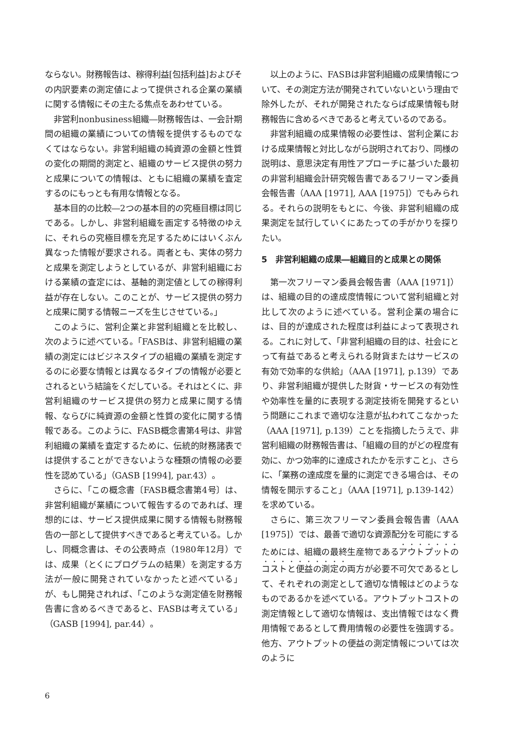ならない。財務報告は、稼得利益[包括利益]およびその内訳要素の測定値によって提供される企業の業績に関する情報にその主たる焦点をあわせている。
非営利nonbusiness組織―財務報告は、一会計期間の組織の業績についての情報を提供するものでなくてはならない。非営利組織の純資源の金額と性質の変化の期間的測定と、組織のサービス提供の努力と成果についての情報は、ともに組織の業績を査定するのにもっとも有用な情報となる。
基本目的の比較―2つの基本目的の究極目標は同じである。しかし、非営利組織を画定する特徴のゆえに、それらの究極目標を充足するためにはいくぶん異なった情報が要求される。両者とも、実体の努力と成果を測定しようとしているが、非営利組織における業績の査定には、基軸的測定値としての稼得利益が存在しない。このことが、サービス提供の努力と成果に関する情報ニーズを生じさせている。」
このように、営利企業と非営利組織とを比較し、次のように述べている。「FASBは、非営利組織の業績の測定にはビジネスタイプの組織の業績を測定するのに必要な情報とは異なるタイプの情報が必要とされるという結論をくだしている。それはとくに、非営利組織のサービス提供の努力と成果に関する情報、ならびに純資源の金額と性質の変化に関する情報である。このように、FASB概念書第4号は、非営利組織の業績を査定するために、伝統的財務諸表では提供することができないような種類の情報の必要性を認めている」（GASB [1994], par.43）。
さらに、「この概念書〔FASB概念書第4号〕は、非営利組織が業績について報告するのであれば、理想的には、サービス提供成果に関する情報も財務報告の一部として提供すべきであると考えている。しかし、同概念書は、その公表時点（1980年12月）では、成果（とくにプログラムの結果）を測定する方法が一般に開発されていなかったと述べている」が、もし開発されれば、「このような測定値を財務報告書に含めるべきであると、FASBは考えている」（GASB [1994], par.44）。
以上のように、FASBは非営利組織の成果情報について、その測定方法が開発されていないという理由で除外したが、それが開発されたならば成果情報も財務報告に含めるべきであると考えているのである。
非営利組織の成果情報の必要性は、営利企業における成果情報と対比しながら説明されており、同様の説明は、意思決定有用性アプローチに基づいた最初の非営利組織会計研究報告書であるフリーマン委員会報告書（AAA [1971], AAA [1975]）でもみられる。それらの説明をもとに、今後、非営利組織の成果測定を試行していくにあたっての手がかりを探りたい。
5　非営利組織の成果―組織目的と成果との関係
第一次フリーマン委員会報告書（AAA [1971]）は、組織の目的の達成度情報について営利組織と対比して次のように述べている。営利企業の場合には、目的が達成された程度は利益によって表現される。これに対して、「非営利組織の目的は、社会にとって有益であると考えられる財貨またはサービスの有効で効率的な供給」（AAA [1971], p.139）であり、非営利組織が提供した財貨・サービスの有効性や効率性を量的に表現する測定技術を開発するという問題にこれまで適切な注意が払われてこなかった（AAA [1971], p.139）ことを指摘したうえで、非営利組織の財務報告書は、「組織の目的がどの程度有効に、かつ効率的に達成されたかを示すこと」、さらに、「業務の達成度を量的に測定できる場合は、その情報を開示すること」（AAA [1971], p.139-142）を求めている。
さらに、第三次フリーマン委員会報告書（AAA [1975]）では、最善で適切な資源配分を可能にするためには、組織の最終生産物であるアウトプットのコストと便益の測定の両方が必要不可欠であるとして、それぞれの測定として適切な情報はどのようなものであるかを述べている。アウトプットコストの測定情報として適切な情報は、支出情報ではなく費用情報であるとして費用情報の必要性を強調する。他方、アウトプットの便益の測定情報については次のように
6